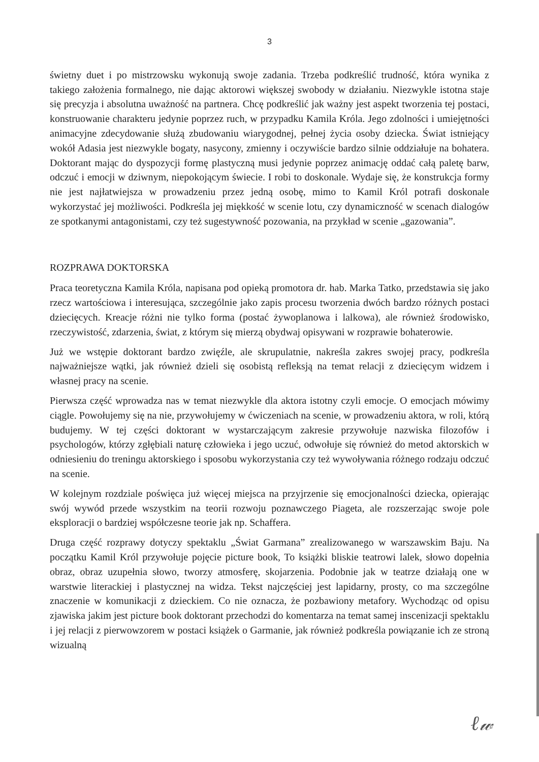3
świetny duet i po mistrzowsku wykonują swoje zadania. Trzeba podkreślić trudność, która wynika z takiego założenia formalnego, nie dając aktorowi większej swobody w działaniu. Niezwykle istotna staje się precyzja i absolutna uważność na partnera. Chcę podkreślić jak ważny jest aspekt tworzenia tej postaci, konstruowanie charakteru jedynie poprzez ruch, w przypadku Kamila Króla. Jego zdolności i umiejętności animacyjne zdecydowanie służą zbudowaniu wiarygodnej, pełnej życia osoby dziecka. Świat istniejący wokół Adasia jest niezwykle bogaty, nasycony, zmienny i oczywiście bardzo silnie oddziałuje na bohatera. Doktorant mając do dyspozycji formę plastyczną musi jedynie poprzez animację oddać całą paletę barw, odczuć i emocji w dziwnym, niepokojącym świecie. I robi to doskonale. Wydaje się, że konstrukcja formy nie jest najłatwiejsza w prowadzeniu przez jedną osobę, mimo to Kamil Król potrafi doskonale wykorzystać jej możliwości. Podkreśla jej miękkość w scenie lotu, czy dynamiczność w scenach dialogów ze spotkanymi antagonistami, czy też sugestywność pozowania, na przykład w scenie „gazowania”.
ROZPRAWA DOKTORSKA
Praca teoretyczna Kamila Króla, napisana pod opieką promotora dr. hab. Marka Tatko, przedstawia się jako rzecz wartościowa i interesująca, szczególnie jako zapis procesu tworzenia dwóch bardzo różnych postaci dziecięcych. Kreacje różni nie tylko forma (postać żywoplanowa i lalkowa), ale również środowisko, rzeczywistość, zdarzenia, świat, z którym się mierzą obydwaj opisywani w rozprawie bohaterowie.
Już we wstępie doktorant bardzo zwięźle, ale skrupulatnie, nakreśla zakres swojej pracy, podkreśla najważniejsze wątki, jak również dzieli się osobistą refleksją na temat relacji z dziecięcym widzem i własnej pracy na scenie.
Pierwsza część wprowadza nas w temat niezwykle dla aktora istotny czyli emocje. O emocjach mówimy ciągle. Powołujemy się na nie, przywołujemy w ćwiczeniach na scenie, w prowadzeniu aktora, w roli, którą budujemy. W tej części doktorant w wystarczającym zakresie przywołuje nazwiska filozofów i psychologów, którzy zgłębiali naturę człowieka i jego uczuć, odwołuje się również do metod aktorskich w odniesieniu do treningu aktorskiego i sposobu wykorzystania czy też wywoływania różnego rodzaju odczuć na scenie.
W kolejnym rozdziale poświęca już więcej miejsca na przyjrzenie się emocjonalności dziecka, opierając swój wywód przede wszystkim na teorii rozwoju poznawczego Piageta, ale rozszerzając swoje pole eksploracji o bardziej współczesne teorie jak np. Schaffera.
Druga część rozprawy dotyczy spektaklu „Świat Garmana” zrealizowanego w warszawskim Baju. Na początku Kamil Król przywołuje pojęcie picture book, To książki bliskie teatrowi lalek, słowo dopełnia obraz, obraz uzupełnia słowo, tworzy atmosferę, skojarzenia. Podobnie jak w teatrze działają one w warstwie literackiej i plastycznej na widza. Tekst najczęściej jest lapidarny, prosty, co ma szczególne znaczenie w komunikacji z dzieckiem. Co nie oznacza, że pozbawiony metafory. Wychodząc od opisu zjawiska jakim jest picture book doktorant przechodzi do komentarza na temat samej inscenizacji spektaklu i jej relacji z pierwowzorem w postaci książek o Garmanie, jak również podkreśla powiązanie ich ze stroną wizualną
ℓ𝓌